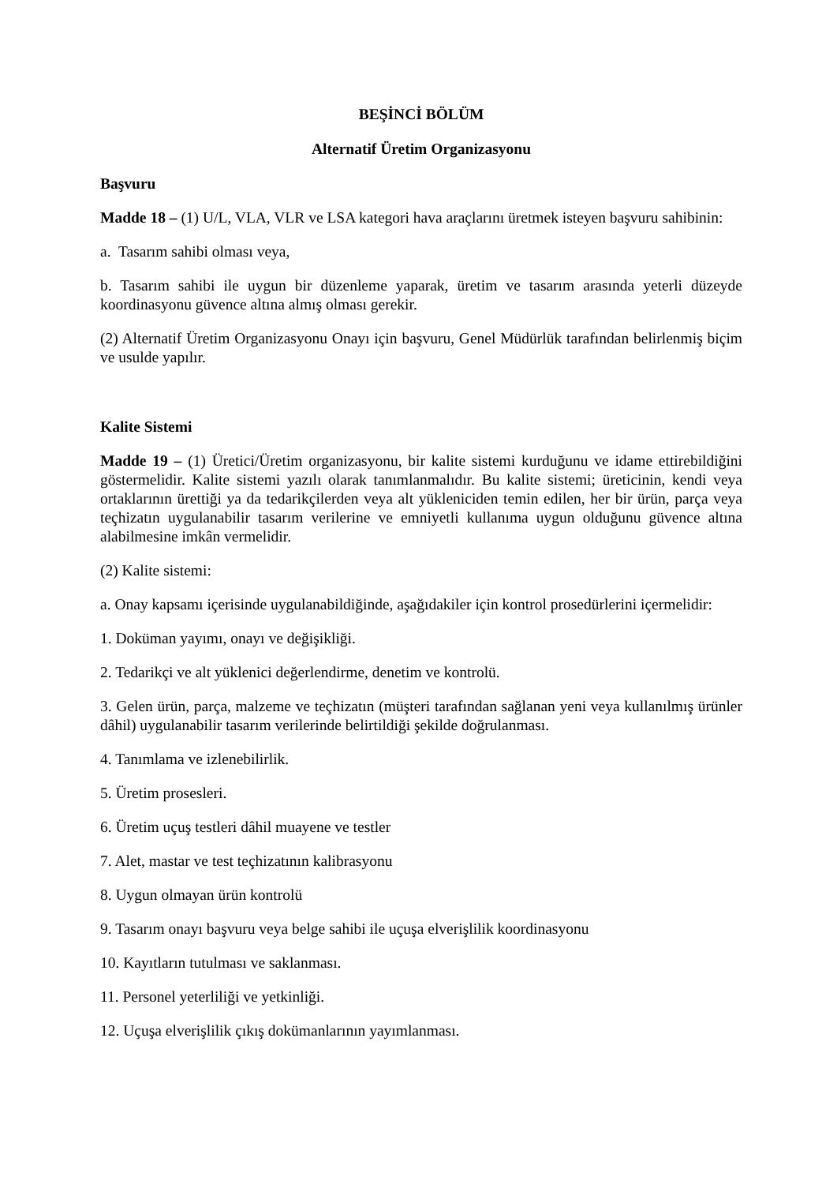BEŞİNCİ BÖLÜM
Alternatif Üretim Organizasyonu
Başvuru
Madde 18 – (1) U/L, VLA, VLR ve LSA kategori hava araçlarını üretmek isteyen başvuru sahibinin:
a. Tasarım sahibi olması veya,
b. Tasarım sahibi ile uygun bir düzenleme yaparak, üretim ve tasarım arasında yeterli düzeyde koordinasyonu güvence altına almış olması gerekir.
(2) Alternatif Üretim Organizasyonu Onayı için başvuru, Genel Müdürlük tarafından belirlenmiş biçim ve usulde yapılır.
Kalite Sistemi
Madde 19 – (1) Üretici/Üretim organizasyonu, bir kalite sistemi kurduğunu ve idame ettirebildiğini göstermelidir. Kalite sistemi yazılı olarak tanımlanmalıdır. Bu kalite sistemi; üreticinin, kendi veya ortaklarının ürettiği ya da tedarikçilerden veya alt yükleniciden temin edilen, her bir ürün, parça veya teçhizatın uygulanabilir tasarım verilerine ve emniyetli kullanıma uygun olduğunu güvence altına alabilmesine imkân vermelidir.
(2) Kalite sistemi:
a. Onay kapsamı içerisinde uygulanabildiğinde, aşağıdakiler için kontrol prosedürlerini içermelidir:
1. Doküman yayımı, onayı ve değişikliği.
2. Tedarikçi ve alt yüklenici değerlendirme, denetim ve kontrolü.
3. Gelen ürün, parça, malzeme ve teçhizatın (müşteri tarafından sağlanan yeni veya kullanılmış ürünler dâhil) uygulanabilir tasarım verilerinde belirtildiği şekilde doğrulanması.
4. Tanımlama ve izlenebilirlik.
5. Üretim prosesleri.
6. Üretim uçuş testleri dâhil muayene ve testler
7. Alet, mastar ve test teçhizatının kalibrasyonu
8. Uygun olmayan ürün kontrolü
9. Tasarım onayı başvuru veya belge sahibi ile uçuşa elverişlilik koordinasyonu
10. Kayıtların tutulması ve saklanması.
11. Personel yeterliliği ve yetkinliği.
12. Uçuşa elverişlilik çıkış dokümanlarının yayımlanması.